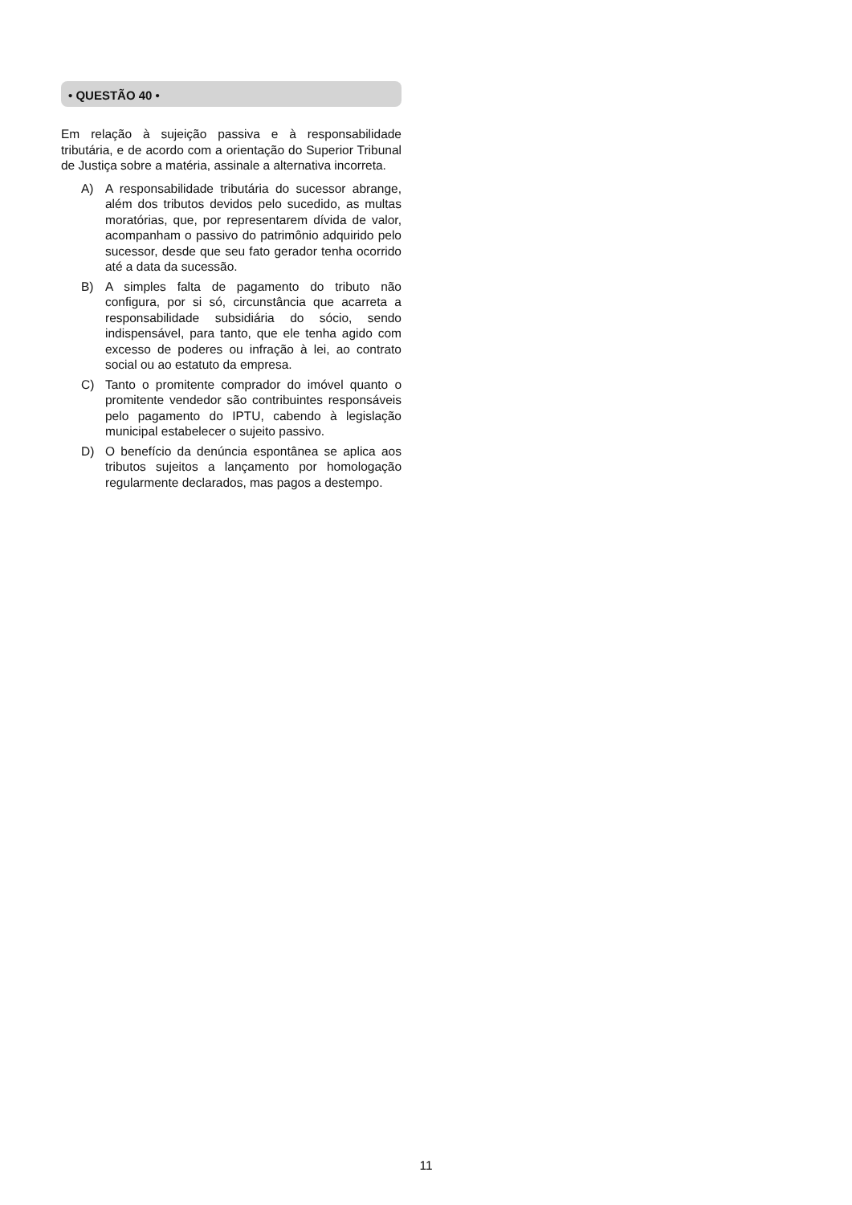• QUESTÃO 40 •
Em relação à sujeição passiva e à responsabilidade tributária, e de acordo com a orientação do Superior Tribunal de Justiça sobre a matéria, assinale a alternativa incorreta.
A) A responsabilidade tributária do sucessor abrange, além dos tributos devidos pelo sucedido, as multas moratórias, que, por representarem dívida de valor, acompanham o passivo do patrimônio adquirido pelo sucessor, desde que seu fato gerador tenha ocorrido até a data da sucessão.
B) A simples falta de pagamento do tributo não configura, por si só, circunstância que acarreta a responsabilidade subsidiária do sócio, sendo indispensável, para tanto, que ele tenha agido com excesso de poderes ou infração à lei, ao contrato social ou ao estatuto da empresa.
C) Tanto o promitente comprador do imóvel quanto o promitente vendedor são contribuintes responsáveis pelo pagamento do IPTU, cabendo à legislação municipal estabelecer o sujeito passivo.
D) O benefício da denúncia espontânea se aplica aos tributos sujeitos a lançamento por homologação regularmente declarados, mas pagos a destempo.
11